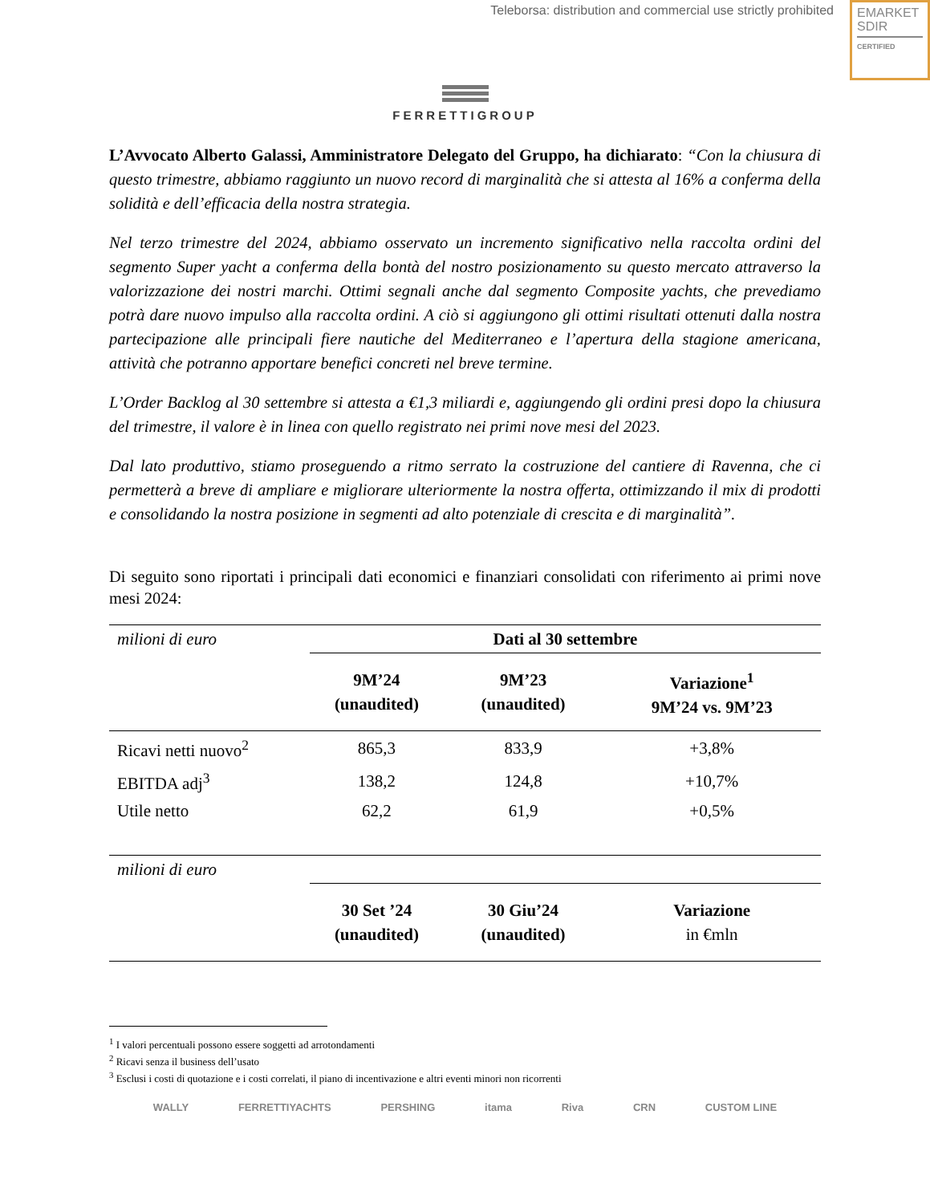Teleborsa: distribution and commercial use strictly prohibited
EMARKET
SDIR
CERTIFIED
FERRETTIGROUP
L’Avvocato Alberto Galassi, Amministratore Delegato del Gruppo, ha dichiarato: “Con la chiusura di questo trimestre, abbiamo raggiunto un nuovo record di marginalità che si attesta al 16% a conferma della solidità e dell’efficacia della nostra strategia.
Nel terzo trimestre del 2024, abbiamo osservato un incremento significativo nella raccolta ordini del segmento Super yacht a conferma della bontà del nostro posizionamento su questo mercato attraverso la valorizzazione dei nostri marchi. Ottimi segnali anche dal segmento Composite yachts, che prevediamo potrà dare nuovo impulso alla raccolta ordini. A ciò si aggiungono gli ottimi risultati ottenuti dalla nostra partecipazione alle principali fiere nautiche del Mediterraneo e l’apertura della stagione americana, attività che potranno apportare benefici concreti nel breve termine.
L’Order Backlog al 30 settembre si attesta a €1,3 miliardi e, aggiungendo gli ordini presi dopo la chiusura del trimestre, il valore è in linea con quello registrato nei primi nove mesi del 2023.
Dal lato produttivo, stiamo proseguendo a ritmo serrato la costruzione del cantiere di Ravenna, che ci permetterà a breve di ampliare e migliorare ulteriormente la nostra offerta, ottimizzando il mix di prodotti e consolidando la nostra posizione in segmenti ad alto potenziale di crescita e di marginalità”.
Di seguito sono riportati i principali dati economici e finanziari consolidati con riferimento ai primi nove mesi 2024:
| milioni di euro | Dati al 30 settembre | | |
| | 9M’24 (unaudited) | 9M’23 (unaudited) | Variazione<sup>1</sup> 9M’24 vs. 9M’23 |
| Ricavi netti nuovo<sup>2</sup> | 865,3 | 833,9 | +3,8% |
| EBITDA adj<sup>3</sup> | 138,2 | 124,8 | +10,7% |
| Utile netto | 62,2 | 61,9 | +0,5% |
| milioni di euro | | | |
| | 30 Set ’24 (unaudited) | 30 Giu’24 (unaudited) | Variazione in €mln |
<sup>1</sup> I valori percentuali possono essere soggetti ad arrotondamenti
<sup>2</sup> Ricavi senza il business dell’usato
<sup>3</sup> Esclusi i costi di quotazione e i costi correlati, il piano di incentivazione e altri eventi minori non ricorrenti
WALLY FERRETTIYACHTS PERSHING itama Riva CRN CUSTOM LINE